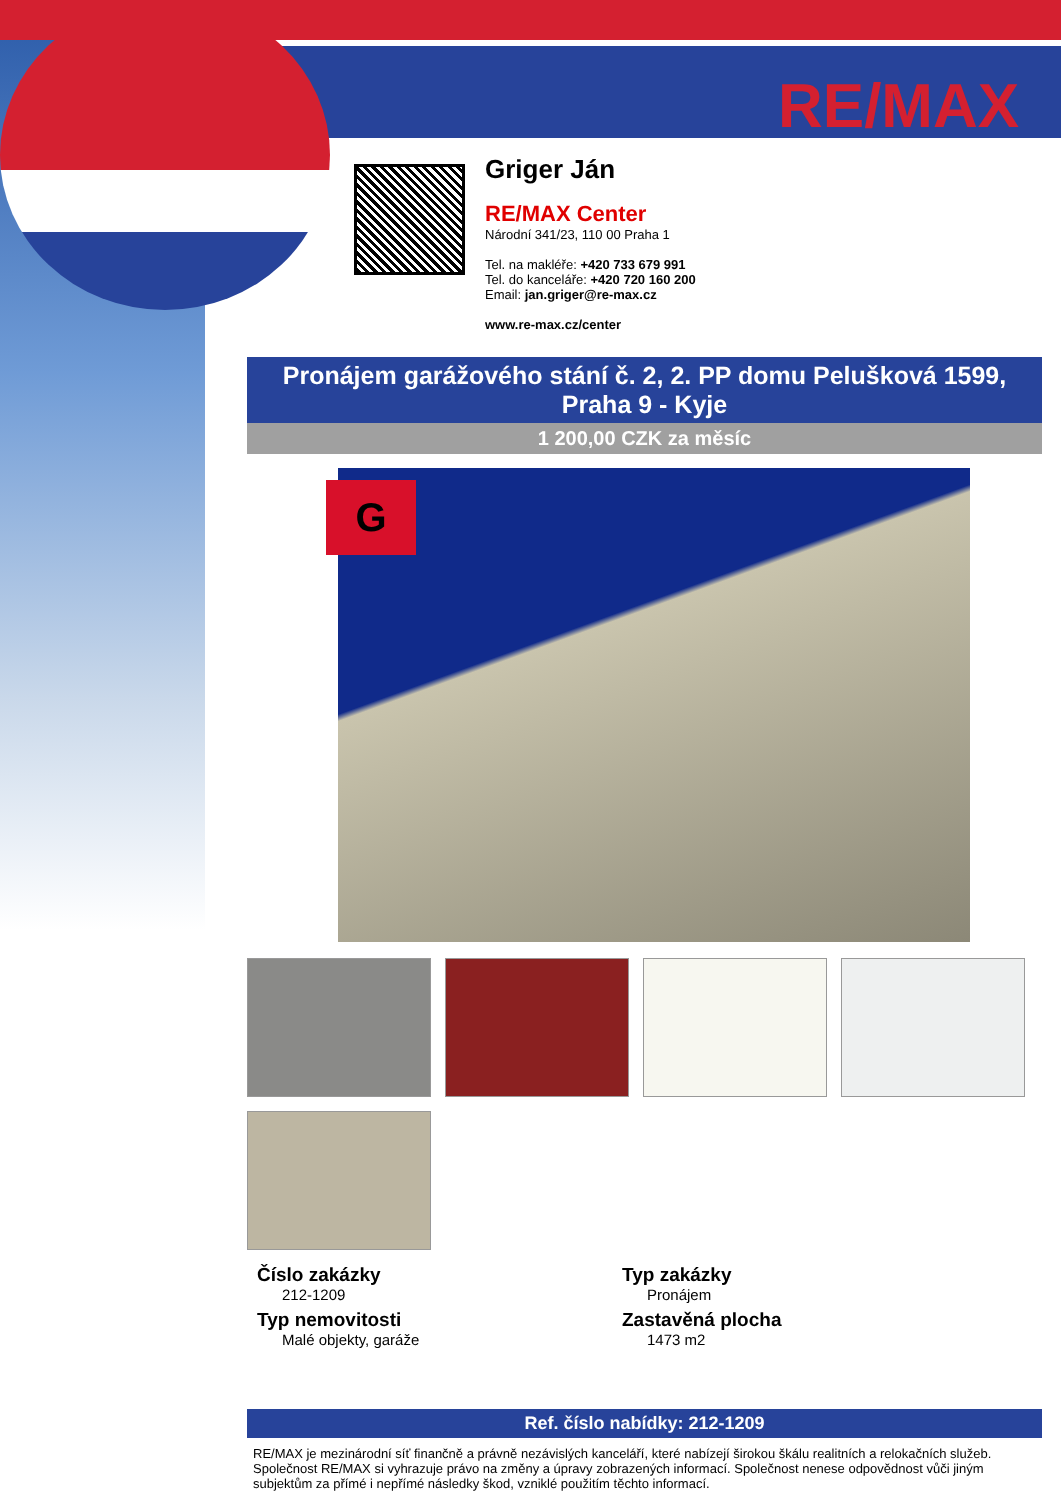RE/MAX
Griger Ján
RE/MAX Center
Národní 341/23, 110 00 Praha 1
Tel. na makléře: +420 733 679 991
Tel. do kanceláře: +420 720 160 200
Email: jan.griger@re-max.cz
www.re-max.cz/center
Pronájem garážového stání č. 2, 2. PP domu Pelušková 1599, Praha 9 - Kyje
1 200,00 CZK za měsíc
G
Číslo zakázky
212-1209
Typ nemovitosti
Malé objekty, garáže
Typ zakázky
Pronájem
Zastavěná plocha
1473 m2
Ref. číslo nabídky: 212-1209
RE/MAX je mezinárodní síť finančně a právně nezávislých kanceláří, které nabízejí širokou škálu realitních a relokačních služeb.
Společnost RE/MAX si vyhrazuje právo na změny a úpravy zobrazených informací. Společnost nenese odpovědnost vůči jiným subjektům za přímé i nepřímé následky škod, vzniklé použitím těchto informací.